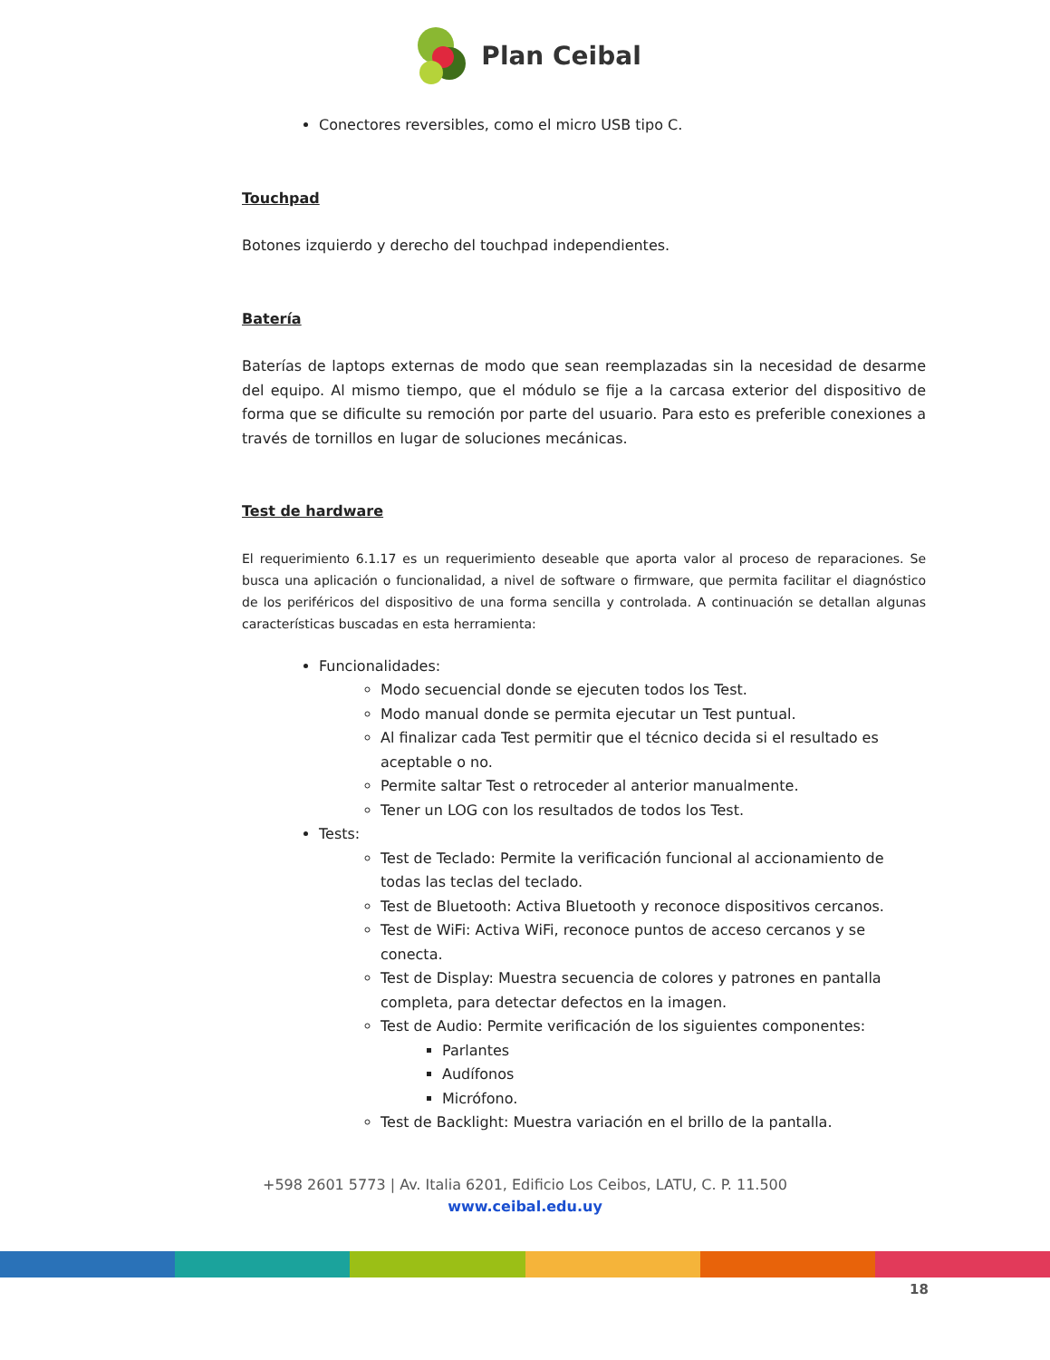Plan Ceibal
Conectores reversibles, como el micro USB tipo C.
Touchpad
Botones izquierdo y derecho del touchpad independientes.
Batería
Baterías de laptops externas de modo que sean reemplazadas sin la necesidad de desarme del equipo. Al mismo tiempo, que el módulo se fije a la carcasa exterior del dispositivo de forma que se dificulte su remoción por parte del usuario. Para esto es preferible conexiones a través de tornillos en lugar de soluciones mecánicas.
Test de hardware
El requerimiento 6.1.17 es un requerimiento deseable que aporta valor al proceso de reparaciones. Se busca una aplicación o funcionalidad, a nivel de software o firmware, que permita facilitar el diagnóstico de los periféricos del dispositivo de una forma sencilla y controlada. A continuación se detallan algunas características buscadas en esta herramienta:
Funcionalidades:
Modo secuencial donde se ejecuten todos los Test.
Modo manual donde se permita ejecutar un Test puntual.
Al finalizar cada Test permitir que el técnico decida si el resultado es aceptable o no.
Permite saltar Test o retroceder al anterior manualmente.
Tener un LOG con los resultados de todos los Test.
Tests:
Test de Teclado: Permite la verificación funcional al accionamiento de todas las teclas del teclado.
Test de Bluetooth: Activa Bluetooth y reconoce dispositivos cercanos.
Test de WiFi: Activa WiFi, reconoce puntos de acceso cercanos y se conecta.
Test de Display: Muestra secuencia de colores y patrones en pantalla completa, para detectar defectos en la imagen.
Test de Audio: Permite verificación de los siguientes componentes:
Parlantes
Audífonos
Micrófono.
Test de Backlight: Muestra variación en el brillo de la pantalla.
+598 2601 5773 | Av. Italia 6201, Edificio Los Ceibos, LATU, C. P. 11.500
www.ceibal.edu.uy
18